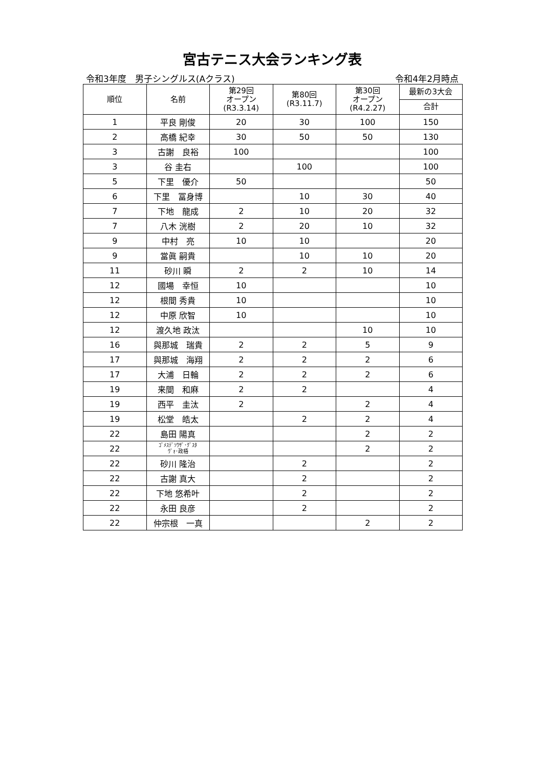宮古テニス大会ランキング表
令和3年度　男子シングルス(Aクラス) 令和4年2月時点
| 順位 | 名前 | 第29回 オープン (R3.3.14) | 第80回 (R3.11.7) | 第30回 オープン (R4.2.27) | 最新の3大会 |
| --- | --- | --- | --- | --- | --- |
| | | | | | 合計 |
| 1 | 平良 剛俊 | 20 | 30 | 100 | 150 |
| 2 | 高橋 紀幸 | 30 | 50 | 50 | 130 |
| 3 | 古謝 良裕 | 100 | | | 100 |
| 3 | 谷 圭右 | | 100 | | 100 |
| 5 | 下里 優介 | 50 | | | 50 |
| 6 | 下里 冨身博 | | 10 | 30 | 40 |
| 7 | 下地 龍成 | 2 | 10 | 20 | 32 |
| 7 | 八木 洸樹 | 2 | 20 | 10 | 32 |
| 9 | 中村 亮 | 10 | 10 | | 20 |
| 9 | 當眞 嗣貴 | | 10 | 10 | 20 |
| 11 | 砂川 瞬 | 2 | 2 | 10 | 14 |
| 12 | 國場 幸恒 | 10 | | | 10 |
| 12 | 根間 秀貴 | 10 | | | 10 |
| 12 | 中原 欣智 | 10 | | | 10 |
| 12 | 渡久地 政汰 | | | 10 | 10 |
| 16 | 與那城 瑞貴 | 2 | 2 | 5 | 9 |
| 17 | 與那城 海翔 | 2 | 2 | 2 | 6 |
| 17 | 大浦 日輪 | 2 | 2 | 2 | 6 |
| 19 | 来間 和麻 | 2 | 2 | | 4 |
| 19 | 西平 圭汰 | 2 | | 2 | 4 |
| 19 | 松堂 皓太 | | 2 | 2 | 4 |
| 22 | 島田 陽真 | | | 2 | 2 |
| 22 | ｺﾞﾒｽﾃﾞｿｳｻﾞ･ｸﾞｽﾀ ｳﾞｫ･政梧 | | | 2 | 2 |
| 22 | 砂川 隆治 | | 2 | | 2 |
| 22 | 古謝 真大 | | 2 | | 2 |
| 22 | 下地 悠希叶 | | 2 | | 2 |
| 22 | 永田 良彦 | | 2 | | 2 |
| 22 | 仲宗根 一真 | | | 2 | 2 |